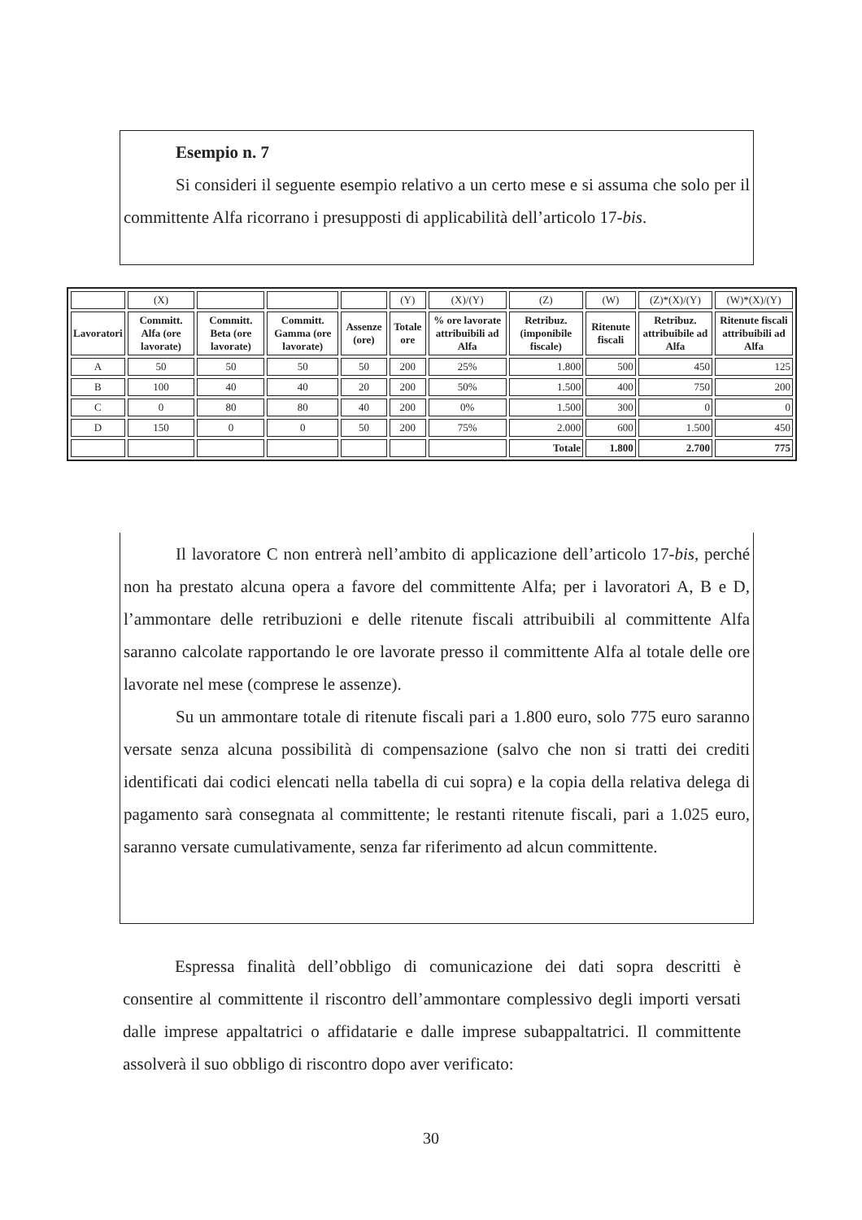Esempio n. 7
Si consideri il seguente esempio relativo a un certo mese e si assuma che solo per il committente Alfa ricorrano i presupposti di applicabilità dell’articolo 17-bis.
| | (X) | | | | (Y) | (X)/(Y) | (Z) | (W) | (Z)*(X)/(Y) | (W)*(X)/(Y) |
| Lavoratori | Committ. Alfa (ore lavorate) | Committ. Beta (ore lavorate) | Committ. Gamma (ore lavorate) | Assenze (ore) | Totale ore | % ore lavorate attribuibili ad Alfa | Retribuz. (imponibile fiscale) | Ritenute fiscali | Retribuz. attribuibile ad Alfa | Ritenute fiscali attribuibili ad Alfa |
| A | 50 | 50 | 50 | 50 | 200 | 25% | 1.800 | 500 | 450 | 125 |
| B | 100 | 40 | 40 | 20 | 200 | 50% | 1.500 | 400 | 750 | 200 |
| C | 0 | 80 | 80 | 40 | 200 | 0% | 1.500 | 300 | 0 | 0 |
| D | 150 | 0 | 0 | 50 | 200 | 75% | 2.000 | 600 | 1.500 | 450 |
| | | | | | | | Totale | 1.800 | 2.700 | 775 |
Il lavoratore C non entrerà nell’ambito di applicazione dell’articolo 17-bis, perché non ha prestato alcuna opera a favore del committente Alfa; per i lavoratori A, B e D, l’ammontare delle retribuzioni e delle ritenute fiscali attribuibili al committente Alfa saranno calcolate rapportando le ore lavorate presso il committente Alfa al totale delle ore lavorate nel mese (comprese le assenze).
Su un ammontare totale di ritenute fiscali pari a 1.800 euro, solo 775 euro saranno versate senza alcuna possibilità di compensazione (salvo che non si tratti dei crediti identificati dai codici elencati nella tabella di cui sopra) e la copia della relativa delega di pagamento sarà consegnata al committente; le restanti ritenute fiscali, pari a 1.025 euro, saranno versate cumulativamente, senza far riferimento ad alcun committente.
Espressa finalità dell’obbligo di comunicazione dei dati sopra descritti è consentire al committente il riscontro dell’ammontare complessivo degli importi versati dalle imprese appaltatrici o affidatarie e dalle imprese subappaltatrici. Il committente assolverà il suo obbligo di riscontro dopo aver verificato:
30